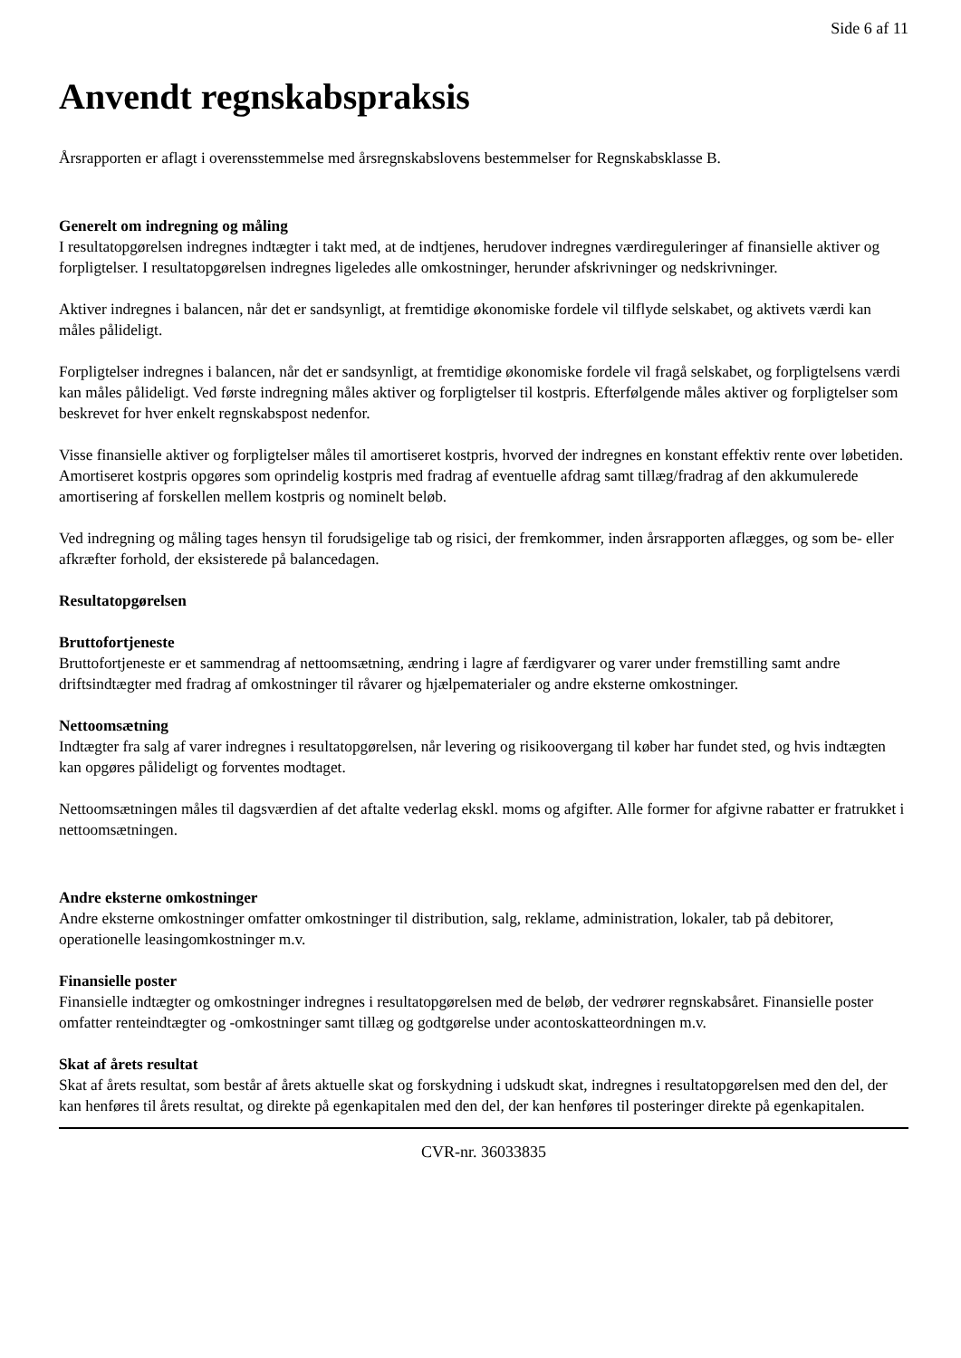Side 6 af 11
Anvendt regnskabspraksis
Årsrapporten er aflagt i overensstemmelse med årsregnskabslovens bestemmelser for Regnskabsklasse B.
Generelt om indregning og måling
I resultatopgørelsen indregnes indtægter i takt med, at de indtjenes, herudover indregnes værdireguleringer af finansielle aktiver og forpligtelser. I resultatopgørelsen indregnes ligeledes alle omkostninger, herunder afskrivninger og nedskrivninger.
Aktiver indregnes i balancen, når det er sandsynligt, at fremtidige økonomiske fordele vil tilflyde selskabet, og aktivets værdi kan måles pålideligt.
Forpligtelser indregnes i balancen, når det er sandsynligt, at fremtidige økonomiske fordele vil fragå selskabet, og forpligtelsens værdi kan måles pålideligt. Ved første indregning måles aktiver og forpligtelser til kostpris. Efterfølgende måles aktiver og forpligtelser som beskrevet for hver enkelt regnskabspost nedenfor.
Visse finansielle aktiver og forpligtelser måles til amortiseret kostpris, hvorved der indregnes en konstant effektiv rente over løbetiden. Amortiseret kostpris opgøres som oprindelig kostpris med fradrag af eventuelle afdrag samt tillæg/fradrag af den akkumulerede amortisering af forskellen mellem kostpris og nominelt beløb.
Ved indregning og måling tages hensyn til forudsigelige tab og risici, der fremkommer, inden årsrapporten aflægges, og som be- eller afkræfter forhold, der eksisterede på balancedagen.
Resultatopgørelsen
Bruttofortjeneste
Bruttofortjeneste er et sammendrag af nettoomsætning, ændring i lagre af færdigvarer og varer under fremstilling samt andre driftsindtægter med fradrag af omkostninger til råvarer og hjælpematerialer og andre eksterne omkostninger.
Nettoomsætning
Indtægter fra salg af varer indregnes i resultatopgørelsen, når levering og risikoovergang til køber har fundet sted, og hvis indtægten kan opgøres pålideligt og forventes modtaget.
Nettoomsætningen måles til dagsværdien af det aftalte vederlag ekskl. moms og afgifter. Alle former for afgivne rabatter er fratrukket i nettoomsætningen.
Andre eksterne omkostninger
Andre eksterne omkostninger omfatter omkostninger til distribution, salg, reklame, administration, lokaler, tab på debitorer, operationelle leasingomkostninger m.v.
Finansielle poster
Finansielle indtægter og omkostninger indregnes i resultatopgørelsen med de beløb, der vedrører regnskabsåret. Finansielle poster omfatter renteindtægter og -omkostninger samt tillæg og godtgørelse under acontoskatteordningen m.v.
Skat af årets resultat
Skat af årets resultat, som består af årets aktuelle skat og forskydning i udskudt skat, indregnes i resultatopgørelsen med den del, der kan henføres til årets resultat, og direkte på egenkapitalen med den del, der kan henføres til posteringer direkte på egenkapitalen.
CVR-nr. 36033835